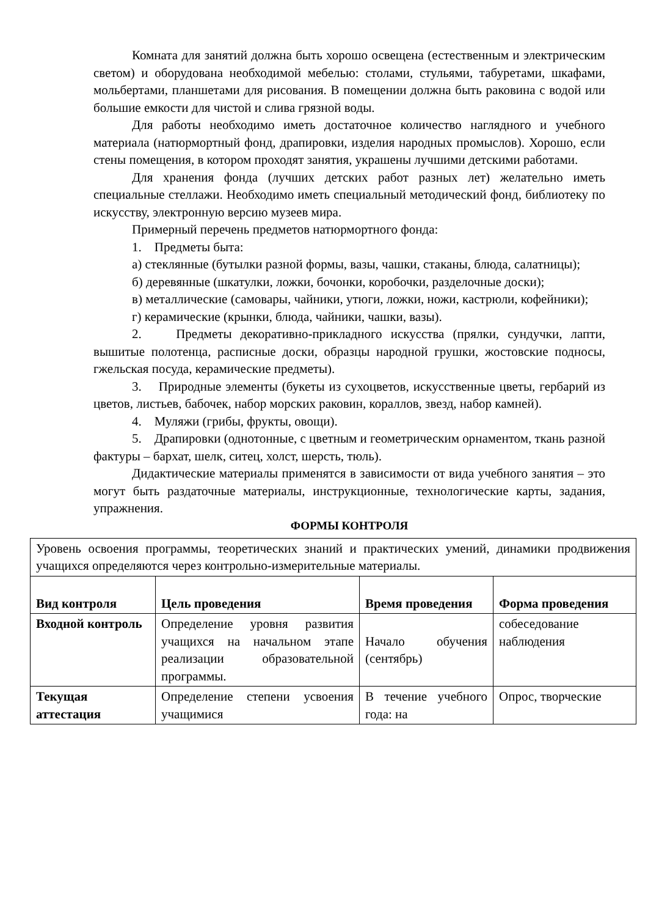Комната для занятий должна быть хорошо освещена (естественным и электрическим светом) и оборудована необходимой мебелью: столами, стульями, табуретами, шкафами, мольбертами, планшетами для рисования. В помещении должна быть раковина с водой или большие емкости для чистой и слива грязной воды.
Для работы необходимо иметь достаточное количество наглядного и учебного материала (натюрмортный фонд, драпировки, изделия народных промыслов). Хорошо, если стены помещения, в котором проходят занятия, украшены лучшими детскими работами.
Для хранения фонда (лучших детских работ разных лет) желательно иметь специальные стеллажи. Необходимо иметь специальный методический фонд, библиотеку по искусству, электронную версию музеев мира.
Примерный перечень предметов натюрмортного фонда:
1. Предметы быта:
а) стеклянные (бутылки разной формы, вазы, чашки, стаканы, блюда, салатницы);
б) деревянные (шкатулки, ложки, бочонки, коробочки, разделочные доски);
в) металлические (самовары, чайники, утюги, ложки, ножи, кастрюли, кофейники);
г) керамические (крынки, блюда, чайники, чашки, вазы).
2. Предметы декоративно-прикладного искусства (прялки, сундучки, лапти, вышитые полотенца, расписные доски, образцы народной грушки, жостовские подносы, гжельская посуда, керамические предметы).
3. Природные элементы (букеты из сухоцветов, искусственные цветы, гербарий из цветов, листьев, бабочек, набор морских раковин, кораллов, звезд, набор камней).
4. Муляжи (грибы, фрукты, овощи).
5. Драпировки (однотонные, с цветным и геометрическим орнаментом, ткань разной фактуры – бархат, шелк, ситец, холст, шерсть, тюль).
Дидактические материалы применятся в зависимости от вида учебного занятия – это могут быть раздаточные материалы, инструкционные, технологические карты, задания, упражнения.
ФОРМЫ КОНТРОЛЯ
| Уровень освоения программы, теоретических знаний и практических умений, динамики продвижения учащихся определяются через контрольно-измерительные материалы. | | | |
| Вид контроля | Цель проведения | Время проведения | Форма проведения |
| Входной контроль | Определение уровня развития учащихся на начальном этапе реализации образовательной программы. | Начало обучения (сентябрь) | собеседование наблюдения |
| Текущая аттестация | Определение степени усвоения учащимися | В течение учебного года: на | Опрос, творческие |